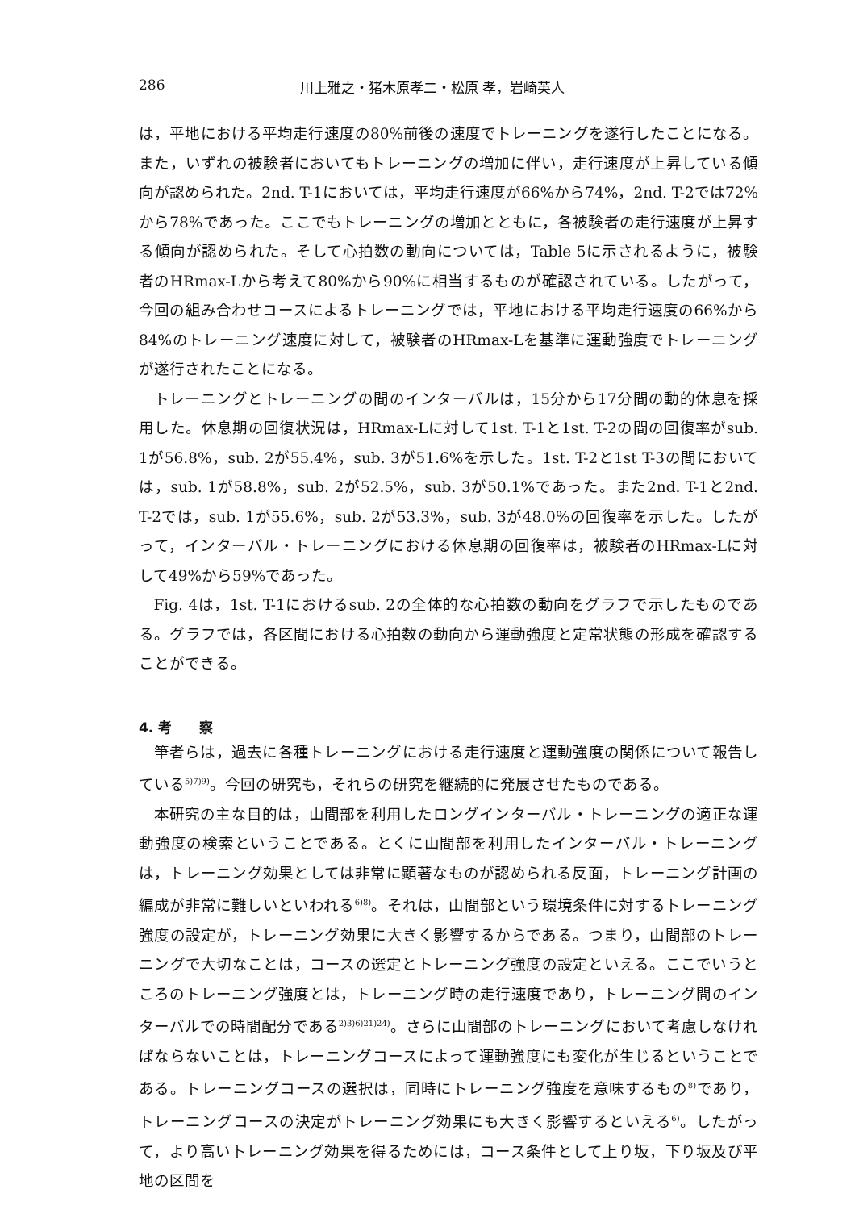286 川上雅之・猪木原孝二・松原 孝，岩崎英人
は，平地における平均走行速度の80%前後の速度でトレーニングを遂行したことになる。また，いずれの被験者においてもトレーニングの増加に伴い，走行速度が上昇している傾向が認められた。2nd. T-1においては，平均走行速度が66%から74%，2nd. T-2では72%から78%であった。ここでもトレーニングの増加とともに，各被験者の走行速度が上昇する傾向が認められた。そして心拍数の動向については，Table 5に示されるように，被験者のHRmax-Lから考えて80%から90%に相当するものが確認されている。したがって，今回の組み合わせコースによるトレーニングでは，平地における平均走行速度の66%から84%のトレーニング速度に対して，被験者のHRmax-Lを基準に運動強度でトレーニングが遂行されたことになる。
トレーニングとトレーニングの間のインターバルは，15分から17分間の動的休息を採用した。休息期の回復状況は，HRmax-Lに対して1st. T-1と1st. T-2の間の回復率がsub. 1が56.8%，sub. 2が55.4%，sub. 3が51.6%を示した。1st. T-2と1st T-3の間においては，sub. 1が58.8%，sub. 2が52.5%，sub. 3が50.1%であった。また2nd. T-1と2nd. T-2では，sub. 1が55.6%，sub. 2が53.3%，sub. 3が48.0%の回復率を示した。したがって，インターバル・トレーニングにおける休息期の回復率は，被験者のHRmax-Lに対して49%から59%であった。
Fig. 4は，1st. T-1におけるsub. 2の全体的な心拍数の動向をグラフで示したものである。グラフでは，各区間における心拍数の動向から運動強度と定常状態の形成を確認することができる。
4. 考　　察
筆者らは，過去に各種トレーニングにおける走行速度と運動強度の関係について報告している<sup>5)7)9)</sup>。今回の研究も，それらの研究を継続的に発展させたものである。
本研究の主な目的は，山間部を利用したロングインターバル・トレーニングの適正な運動強度の検索ということである。とくに山間部を利用したインターバル・トレーニングは，トレーニング効果としては非常に顕著なものが認められる反面，トレーニング計画の編成が非常に難しいといわれる<sup>6)8)</sup>。それは，山間部という環境条件に対するトレーニング強度の設定が，トレーニング効果に大きく影響するからである。つまり，山間部のトレーニングで大切なことは，コースの選定とトレーニング強度の設定といえる。ここでいうところのトレーニング強度とは，トレーニング時の走行速度であり，トレーニング間のインターバルでの時間配分である<sup>2)3)6)21)24)</sup>。さらに山間部のトレーニングにおいて考慮しなければならないことは，トレーニングコースによって運動強度にも変化が生じるということである。トレーニングコースの選択は，同時にトレーニング強度を意味するもの<sup>8)</sup>であり，トレーニングコースの決定がトレーニング効果にも大きく影響するといえる<sup>6)</sup>。したがって，より高いトレーニング効果を得るためには，コース条件として上り坂，下り坂及び平地の区間を